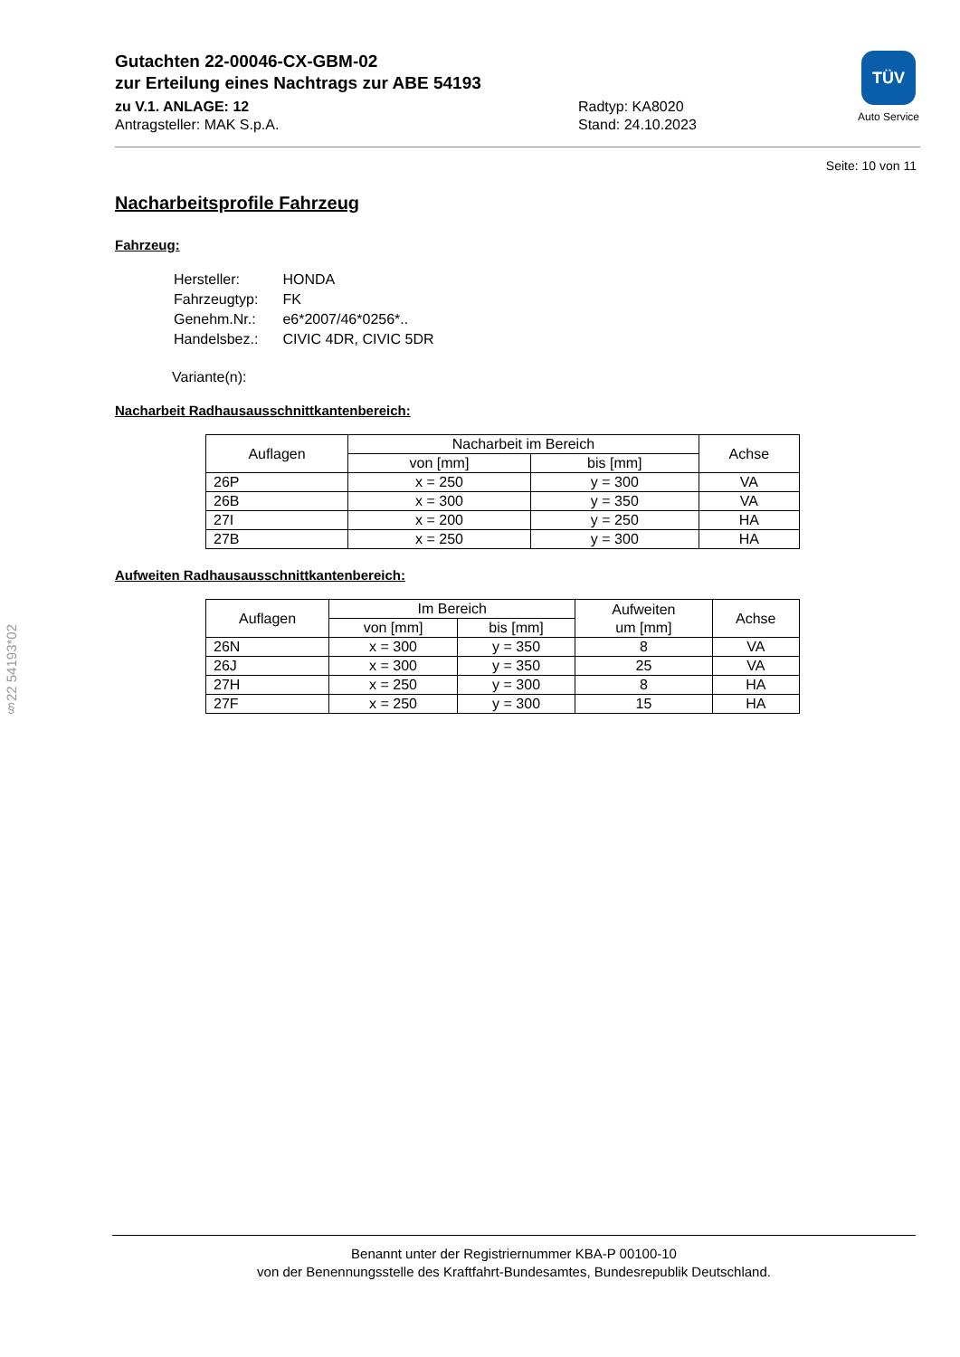Gutachten 22-00046-CX-GBM-02
zur Erteilung eines Nachtrags zur ABE 54193
zu V.1. ANLAGE: 12
Antragsteller: MAK S.p.A.
Radtyp: KA8020
Stand: 24.10.2023
TÜV
Auto Service
Seite: 10 von 11
Nacharbeitsprofile Fahrzeug
Fahrzeug:
| Hersteller: | HONDA |
| Fahrzeugtyp: | FK |
| Genehm.Nr.: | e6*2007/46*0256*.. |
| Handelsbez.: | CIVIC 4DR, CIVIC 5DR |
Variante(n):
Nacharbeit Radhausausschnittkantenbereich:
| Auflagen | Nacharbeit im Bereich | | Achse |
| --- | --- | --- | --- |
| | von [mm] | bis [mm] | |
| 26P | x = 250 | y = 300 | VA |
| 26B | x = 300 | y = 350 | VA |
| 27I | x = 200 | y = 250 | HA |
| 27B | x = 250 | y = 300 | HA |
Aufweiten Radhausausschnittkantenbereich:
| Auflagen | Im Bereich | | Aufweiten um [mm] | Achse |
| --- | --- | --- | --- | --- |
| | von [mm] | bis [mm] | | |
| 26N | x = 300 | y = 350 | 8 | VA |
| 26J | x = 300 | y = 350 | 25 | VA |
| 27H | x = 250 | y = 300 | 8 | HA |
| 27F | x = 250 | y = 300 | 15 | HA |
§22 54193*02
Benannt unter der Registriernummer KBA-P 00100-10
von der Benennungsstelle des Kraftfahrt-Bundesamtes, Bundesrepublik Deutschland.